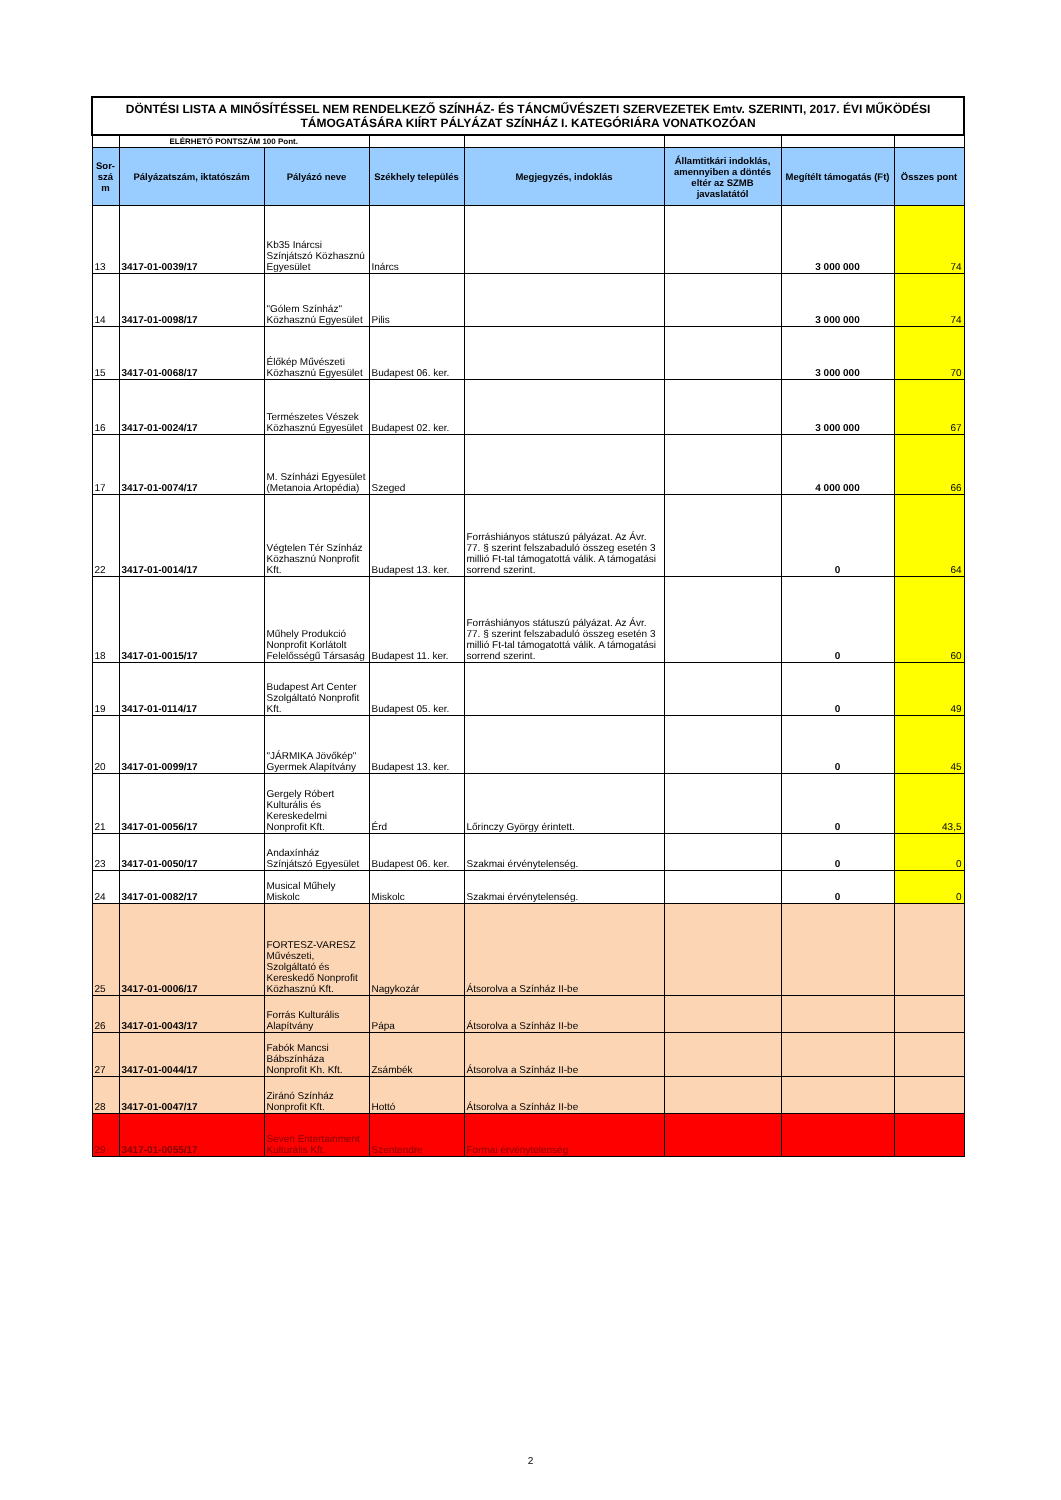| DÖNTÉSI LISTA A MINŐSÍTÉSSEL NEM RENDELKEZŐ SZÍNHÁZ- ÉS TÁNCMŰVÉSZETI SZERVEZETEK Emtv. SZERINTI, 2017. ÉVI MŰKÖDÉSI TÁMOGATÁSÁRA KIÍRT PÁLYÁZAT SZÍNHÁZ I. KATEGÓRIÁRA VONATKOZÓAN | | | | | | | |
| | ELÉRHETŐ PONTSZÁM 100 Pont. | | | | | | |
| Sor-szá m | Pályázatszám, iktatószám | Pályázó neve | Székhely település | Megjegyzés, indoklás | Államtitkári indoklás, amennyiben a döntés eltér az SZMB javaslatától | Megítélt támogatás (Ft) | Összes pont |
| 13 | 3417-01-0039/17 | Kb35 Inárcsi Színjátszó Közhasznú Egyesület | Inárcs | | | 3 000 000 | 74 |
| 14 | 3417-01-0098/17 | "Gólem Színház" Közhasznú Egyesület | Pilis | | | 3 000 000 | 74 |
| 15 | 3417-01-0068/17 | Élőkép Művészeti Közhasznú Egyesület | Budapest 06. ker. | | | 3 000 000 | 70 |
| 16 | 3417-01-0024/17 | Természetes Vészek Közhasznú Egyesület | Budapest 02. ker. | | | 3 000 000 | 67 |
| 17 | 3417-01-0074/17 | M. Színházi Egyesület (Metanoia Artopédia) | Szeged | | | 4 000 000 | 66 |
| 22 | 3417-01-0014/17 | Végtelen Tér Színház Közhasznú Nonprofit Kft. | Budapest 13. ker. | Forráshiányos státuszú pályázat. Az Ávr. 77. § szerint felszabaduló összeg esetén 3 millió Ft-tal támogatottá válik. A támogatási sorrend szerint. | | 0 | 64 |
| 18 | 3417-01-0015/17 | Műhely Produkció Nonprofit Korlátolt Felelősségű Társaság | Budapest 11. ker. | Forráshiányos státuszú pályázat. Az Ávr. 77. § szerint felszabaduló összeg esetén 3 millió Ft-tal támogatottá válik. A támogatási sorrend szerint. | | 0 | 60 |
| 19 | 3417-01-0114/17 | Budapest Art Center Szolgáltató Nonprofit Kft. | Budapest 05. ker. | | | 0 | 49 |
| 20 | 3417-01-0099/17 | "JÁRMIKA Jövőkép" Gyermek Alapítvány | Budapest 13. ker. | | | 0 | 45 |
| 21 | 3417-01-0056/17 | Gergely Róbert Kulturális és Kereskedelmi Nonprofit Kft. | Érd | Lőrinczy György érintett. | | 0 | 43,5 |
| 23 | 3417-01-0050/17 | Andaxínház Színjátszó Egyesület | Budapest 06. ker. | Szakmai érvénytelenség. | | 0 | 0 |
| 24 | 3417-01-0082/17 | Musical Műhely Miskolc | Miskolc | Szakmai érvénytelenség. | | 0 | 0 |
| 25 | 3417-01-0006/17 | FORTESZ-VARESZ Művészeti, Szolgáltató és Kereskedő Nonprofit Közhasznú Kft. | Nagykozár | Átsorolva a Színház II-be | | | |
| 26 | 3417-01-0043/17 | Forrás Kulturális Alapítvány | Pápa | Átsorolva a Színház II-be | | | |
| 27 | 3417-01-0044/17 | Fabók Mancsi Bábszínháza Nonprofit Kh. Kft. | Zsámbék | Átsorolva a Színház II-be | | | |
| 28 | 3417-01-0047/17 | Ziránó Színház Nonprofit Kft. | Hottó | Átsorolva a Színház II-be | | | |
| 29 | 3417-01-0055/17 | Seven Entertainment Kulturális Kft. | Szentendre | Formai érvénytelenség | | | |
2